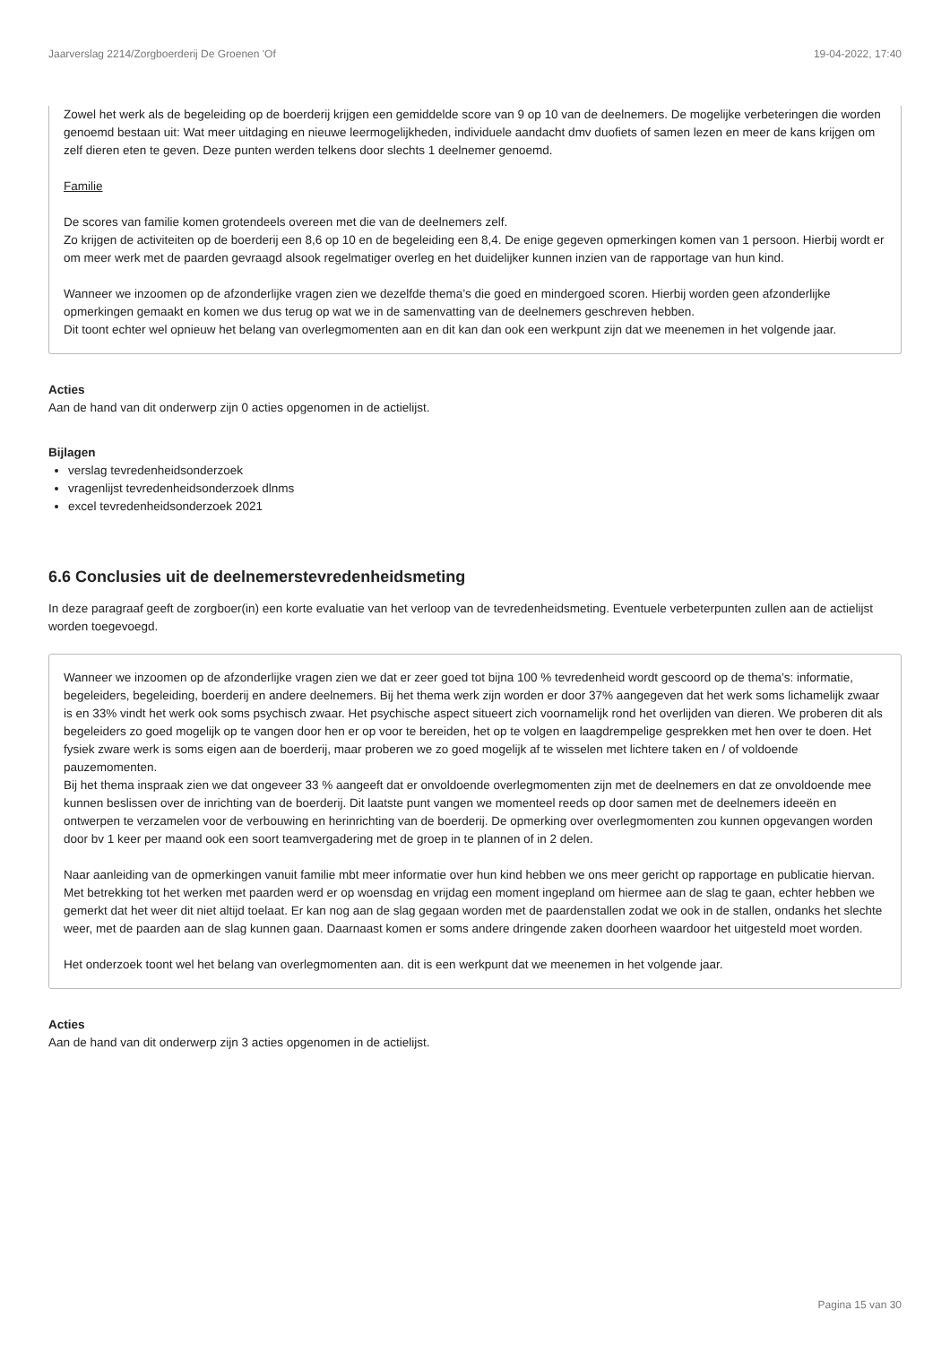Jaarverslag 2214/Zorgboerderij De Groenen 'Of 19-04-2022, 17:40
Zowel het werk als de begeleiding op de boerderij krijgen een gemiddelde score van 9 op 10 van de deelnemers. De mogelijke verbeteringen die worden genoemd bestaan uit: Wat meer uitdaging en nieuwe leermogelijkheden, individuele aandacht dmv duofiets of samen lezen en meer de kans krijgen om zelf dieren eten te geven. Deze punten werden telkens door slechts 1 deelnemer genoemd.
Familie
De scores van familie komen grotendeels overeen met die van de deelnemers zelf.
Zo krijgen de activiteiten op de boerderij een 8,6 op 10 en de begeleiding een 8,4. De enige gegeven opmerkingen komen van 1 persoon. Hierbij wordt er om meer werk met de paarden gevraagd alsook regelmatiger overleg en het duidelijker kunnen inzien van de rapportage van hun kind.
Wanneer we inzoomen op de afzonderlijke vragen zien we dezelfde thema’s die goed en mindergoed scoren. Hierbij worden geen afzonderlijke opmerkingen gemaakt en komen we dus terug op wat we in de samenvatting van de deelnemers geschreven hebben.
Dit toont echter wel opnieuw het belang van overlegmomenten aan en dit kan dan ook een werkpunt zijn dat we meenemen in het volgende jaar.
Acties
Aan de hand van dit onderwerp zijn 0 acties opgenomen in de actielijst.
Bijlagen
verslag tevredenheidsonderzoek
vragenlijst tevredenheidsonderzoek dlnms
excel tevredenheidsonderzoek 2021
6.6 Conclusies uit de deelnemerstevredenheidsmeting
In deze paragraaf geeft de zorgboer(in) een korte evaluatie van het verloop van de tevredenheidsmeting. Eventuele verbeterpunten zullen aan de actielijst worden toegevoegd.
Wanneer we inzoomen op de afzonderlijke vragen zien we dat er zeer goed tot bijna 100 % tevredenheid wordt gescoord op de thema’s: informatie, begeleiders, begeleiding, boerderij en andere deelnemers. Bij het thema werk zijn worden er door 37% aangegeven dat het werk soms lichamelijk zwaar is en 33% vindt het werk ook soms psychisch zwaar. Het psychische aspect situeert zich voornamelijk rond het overlijden van dieren. We proberen dit als begeleiders zo goed mogelijk op te vangen door hen er op voor te bereiden, het op te volgen en laagdrempelige gesprekken met hen over te doen. Het fysiek zware werk is soms eigen aan de boerderij, maar proberen we zo goed mogelijk af te wisselen met lichtere taken en / of voldoende pauzemomenten.
Bij het thema inspraak zien we dat ongeveer 33 % aangeeft dat er onvoldoende overlegmomenten zijn met de deelnemers en dat ze onvoldoende mee kunnen beslissen over de inrichting van de boerderij. Dit laatste punt vangen we momenteel reeds op door samen met de deelnemers ideeën en ontwerpen te verzamelen voor de verbouwing en herinrichting van de boerderij. De opmerking over overlegmomenten zou kunnen opgevangen worden door bv 1 keer per maand ook een soort teamvergadering met de groep in te plannen of in 2 delen.
Naar aanleiding van de opmerkingen vanuit familie mbt meer informatie over hun kind hebben we ons meer gericht op rapportage en publicatie hiervan. Met betrekking tot het werken met paarden werd er op woensdag en vrijdag een moment ingepland om hiermee aan de slag te gaan, echter hebben we gemerkt dat het weer dit niet altijd toelaat. Er kan nog aan de slag gegaan worden met de paardenstallen zodat we ook in de stallen, ondanks het slechte weer, met de paarden aan de slag kunnen gaan. Daarnaast komen er soms andere dringende zaken doorheen waardoor het uitgesteld moet worden.
Het onderzoek toont wel het belang van overlegmomenten aan. dit is een werkpunt dat we meenemen in het volgende jaar.
Acties
Aan de hand van dit onderwerp zijn 3 acties opgenomen in de actielijst.
Pagina 15 van 30